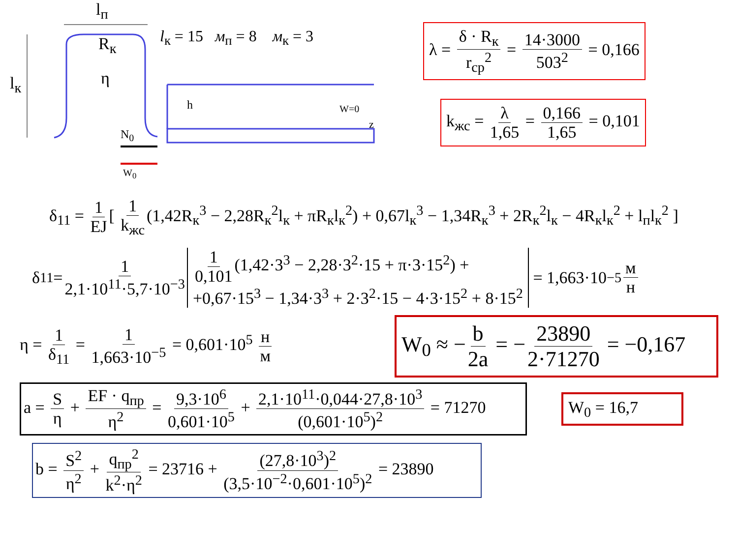l<sub>п</sub>
R<sub>к</sub>
l<sub>к</sub> η
h W=0
z
N<sub>0</sub>
W<sub>0</sub>
l<sub>к</sub> = 15 м<sub>п</sub> = 8 м<sub>к</sub> = 3
λ = δ · R<sub>к</sub> r<sub>ср</sub><sup>2</sup> = 14·3000 503<sup>2</sup> = 0,166
k<sub>жс</sub> = λ 1,65 = 0,166 1,65 = 0,101
δ<sub>11</sub> = 1 EJ [ 1 k<sub>жс</sub> (1,42R<sub>к</sub><sup>3</sup> − 2,28R<sub>к</sub><sup>2</sup>l<sub>к</sub> + πR<sub>к</sub>l<sub>к</sub><sup>2</sup>) + 0,67l<sub>к</sub><sup>3</sup> − 1,34R<sub>к</sub><sup>3</sup> + 2R<sub>к</sub><sup>2</sup>l<sub>к</sub> − 4R<sub>к</sub>l<sub>к</sub><sup>2</sup> + l<sub>п</sub>l<sub>к</sub><sup>2</sup> ]
δ<sub>11</sub> = 1 2,1·10<sup>11</sup>·5,7·10<sup>−3</sup>
1 0,101 (1,42·3<sup>3</sup> − 2,28·3<sup>2</sup>·15 + π·3·15<sup>2</sup>) +
+0,67·15<sup>3</sup> − 1,34·3<sup>3</sup> + 2·3<sup>2</sup>·15 − 4·3·15<sup>2</sup> + 8·15<sup>2</sup>
= 1,663·10<sup>−5</sup> м н
η = 1 δ<sub>11</sub> = 1 1,663·10<sup>−5</sup> = 0,601·10<sup>5</sup> н м
W<sub>0</sub> ≈ − b 2a = − 23890 2·71270 = −0,167
a = S η + EF · q<sub>пр</sub> η<sup>2</sup> = 9,3·10<sup>6</sup> 0,601·10<sup>5</sup> + 2,1·10<sup>11</sup>·0,044·27,8·10<sup>3</sup> (0,601·10<sup>5</sup>)<sup>2</sup> = 71270
W<sub>0</sub> = 16,7
b = S<sup>2</sup> η<sup>2</sup> + q<sub>пр</sub><sup>2</sup> k<sup>2</sup>·η<sup>2</sup> = 23716 + (27,8·10<sup>3</sup>)<sup>2</sup> (3,5·10<sup>−2</sup>·0,601·10<sup>5</sup>)<sup>2</sup> = 23890